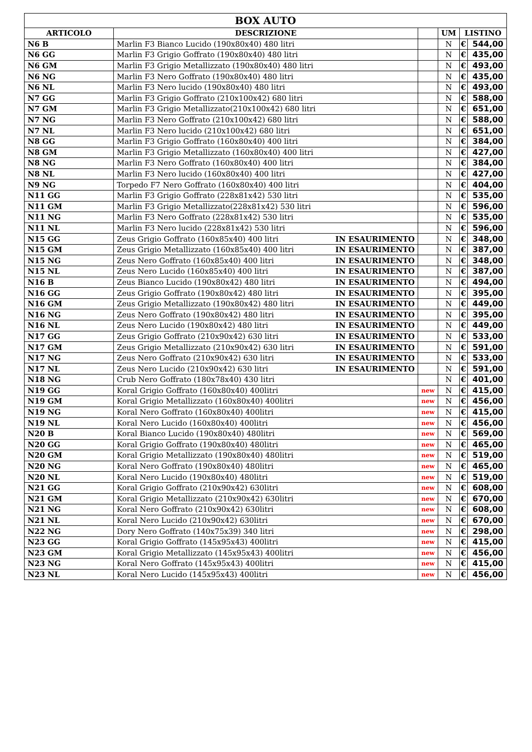| BOX AUTO | | | | | | |
| --- | --- | --- | --- | --- | --- | --- |
| ARTICOLO | DESCRIZIONE | | | UM | LISTINO | |
| N6 B | Marlin F3 Bianco Lucido (190x80x40) 480 litri | | | N | € | 544,00 |
| N6 GG | Marlin F3 Grigio Goffrato (190x80x40) 480 litri | | | N | € | 435,00 |
| N6 GM | Marlin F3 Grigio Metallizzato (190x80x40) 480 litri | | | N | € | 493,00 |
| N6 NG | Marlin F3 Nero Goffrato (190x80x40) 480 litri | | | N | € | 435,00 |
| N6 NL | Marlin F3 Nero lucido (190x80x40) 480 litri | | | N | € | 493,00 |
| N7 GG | Marlin F3 Grigio Goffrato (210x100x42) 680 litri | | | N | € | 588,00 |
| N7 GM | Marlin F3 Grigio Metallizzato(210x100x42) 680 litri | | | N | € | 651,00 |
| N7 NG | Marlin F3 Nero Goffrato (210x100x42) 680 litri | | | N | € | 588,00 |
| N7 NL | Marlin F3 Nero lucido (210x100x42) 680 litri | | | N | € | 651,00 |
| N8 GG | Marlin F3 Grigio Goffrato (160x80x40) 400 litri | | | N | € | 384,00 |
| N8 GM | Marlin F3 Grigio Metallizzato (160x80x40) 400 litri | | | N | € | 427,00 |
| N8 NG | Marlin F3 Nero Goffrato (160x80x40) 400 litri | | | N | € | 384,00 |
| N8 NL | Marlin F3 Nero lucido (160x80x40) 400 litri | | | N | € | 427,00 |
| N9 NG | Torpedo F7 Nero Goffrato (160x80x40) 400 litri | | | N | € | 404,00 |
| N11 GG | Marlin F3 Grigio Goffrato (228x81x42) 530 litri | | | N | € | 535,00 |
| N11 GM | Marlin F3 Grigio Metallizzato(228x81x42) 530 litri | | | N | € | 596,00 |
| N11 NG | Marlin F3 Nero Goffrato (228x81x42) 530 litri | | | N | € | 535,00 |
| N11 NL | Marlin F3 Nero lucido (228x81x42) 530 litri | | | N | € | 596,00 |
| N15 GG | Zeus Grigio Goffrato (160x85x40) 400 litri | IN ESAURIMENTO | | N | € | 348,00 |
| N15 GM | Zeus Grigio Metallizzato (160x85x40) 400 litri | IN ESAURIMENTO | | N | € | 387,00 |
| N15 NG | Zeus Nero Goffrato (160x85x40) 400 litri | IN ESAURIMENTO | | N | € | 348,00 |
| N15 NL | Zeus Nero Lucido (160x85x40) 400 litri | IN ESAURIMENTO | | N | € | 387,00 |
| N16 B | Zeus Bianco Lucido (190x80x42) 480 litri | IN ESAURIMENTO | | N | € | 494,00 |
| N16 GG | Zeus Grigio Goffrato (190x80x42) 480 litri | IN ESAURIMENTO | | N | € | 395,00 |
| N16 GM | Zeus Grigio Metallizzato (190x80x42) 480 litri | IN ESAURIMENTO | | N | € | 449,00 |
| N16 NG | Zeus Nero Goffrato (190x80x42) 480 litri | IN ESAURIMENTO | | N | € | 395,00 |
| N16 NL | Zeus Nero Lucido (190x80x42) 480 litri | IN ESAURIMENTO | | N | € | 449,00 |
| N17 GG | Zeus Grigio Goffrato (210x90x42) 630 litri | IN ESAURIMENTO | | N | € | 533,00 |
| N17 GM | Zeus Grigio Metallizzato (210x90x42) 630 litri | IN ESAURIMENTO | | N | € | 591,00 |
| N17 NG | Zeus Nero Goffrato (210x90x42) 630 litri | IN ESAURIMENTO | | N | € | 533,00 |
| N17 NL | Zeus Nero Lucido (210x90x42) 630 litri | IN ESAURIMENTO | | N | € | 591,00 |
| N18 NG | Crub Nero Goffrato (180x78x40) 430 litri | | | N | € | 401,00 |
| N19 GG | Koral Grigio Goffrato (160x80x40) 400litri | | new | N | € | 415,00 |
| N19 GM | Koral Grigio Metallizzato (160x80x40) 400litri | | new | N | € | 456,00 |
| N19 NG | Koral Nero Goffrato (160x80x40) 400litri | | new | N | € | 415,00 |
| N19 NL | Koral Nero Lucido (160x80x40) 400litri | | new | N | € | 456,00 |
| N20 B | Koral Bianco Lucido (190x80x40) 480litri | | new | N | € | 569,00 |
| N20 GG | Koral Grigio Goffrato (190x80x40) 480litri | | new | N | € | 465,00 |
| N20 GM | Koral Grigio Metallizzato (190x80x40) 480litri | | new | N | € | 519,00 |
| N20 NG | Koral Nero Goffrato (190x80x40) 480litri | | new | N | € | 465,00 |
| N20 NL | Koral Nero Lucido (190x80x40) 480litri | | new | N | € | 519,00 |
| N21 GG | Koral Grigio Goffrato (210x90x42) 630litri | | new | N | € | 608,00 |
| N21 GM | Koral Grigio Metallizzato (210x90x42) 630litri | | new | N | € | 670,00 |
| N21 NG | Koral Nero Goffrato (210x90x42) 630litri | | new | N | € | 608,00 |
| N21 NL | Koral Nero Lucido (210x90x42) 630litri | | new | N | € | 670,00 |
| N22 NG | Dory Nero Goffrato (140x75x39) 340 litri | | new | N | € | 298,00 |
| N23 GG | Koral Grigio Goffrato (145x95x43) 400litri | | new | N | € | 415,00 |
| N23 GM | Koral Grigio Metallizzato (145x95x43) 400litri | | new | N | € | 456,00 |
| N23 NG | Koral Nero Goffrato (145x95x43) 400litri | | new | N | € | 415,00 |
| N23 NL | Koral Nero Lucido (145x95x43) 400litri | | new | N | € | 456,00 |